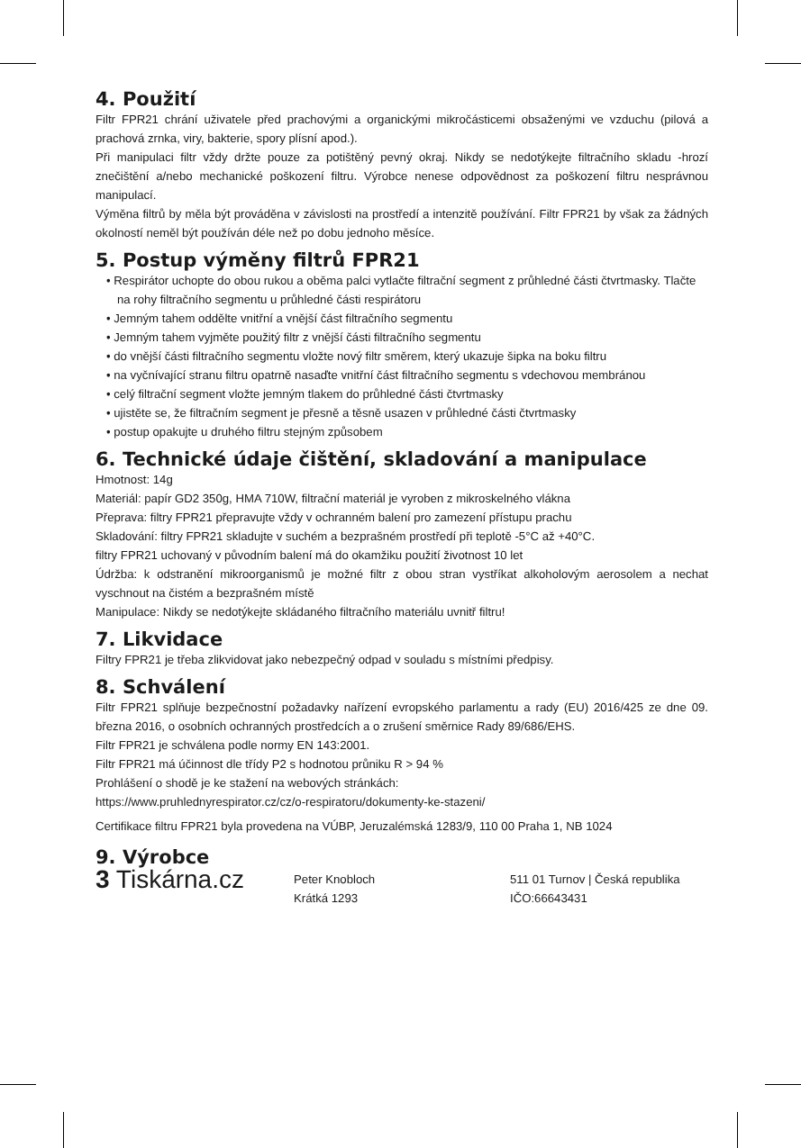4. Použití
Filtr FPR21 chrání uživatele před prachovými a organickými mikročásticemi obsaženými ve vzduchu (pilová a prachová zrnka, viry, bakterie, spory plísní apod.).
Při manipulaci filtr vždy držte pouze za potištěný pevný okraj. Nikdy se nedotýkejte filtračního skladu -hrozí znečištění a/nebo mechanické poškození filtru. Výrobce nenese odpovědnost za poškození filtru nesprávnou manipulací.
Výměna filtrů by měla být prováděna v závislosti na prostředí a intenzitě používání. Filtr FPR21 by však za žádných okolností neměl být používán déle než po dobu jednoho měsíce.
5. Postup výměny filtrů FPR21
• Respirátor uchopte do obou rukou a oběma palci vytlačte filtrační segment z průhledné části čtvrtmasky. Tlačte na rohy filtračního segmentu u průhledné části respirátoru
• Jemným tahem oddělte vnitřní a vnější část filtračního segmentu
• Jemným tahem vyjměte použitý filtr z vnější části filtračního segmentu
• do vnější části filtračního segmentu vložte nový filtr směrem, který ukazuje šipka na boku filtru
• na vyčnívající stranu filtru opatrně nasaďte vnitřní část filtračního segmentu s vdechovou membránou
• celý filtrační segment vložte jemným tlakem do průhledné části čtvrtmasky
• ujistěte se, že filtračním segment je přesně a těsně usazen v průhledné části čtvrtmasky
• postup opakujte u druhého filtru stejným způsobem
6. Technické údaje čištění, skladování a manipulace
Hmotnost: 14g
Materiál: papír GD2 350g, HMA 710W, filtrační materiál je vyroben z mikroskelného vlákna
Přeprava: filtry FPR21 přepravujte vždy v ochranném balení pro zamezení přístupu prachu
Skladování: filtry FPR21 skladujte v suchém a bezprašném prostředí při teplotě -5°C až +40°C.
filtry FPR21 uchovaný v původním balení má do okamžiku použití životnost 10 let
Údržba: k odstranění mikroorganismů je možné filtr z obou stran vystříkat alkoholovým aerosolem a nechat vyschnout na čistém a bezprašném místě
Manipulace: Nikdy se nedotýkejte skládaného filtračního materiálu uvnitř filtru!
7. Likvidace
Filtry FPR21 je třeba zlikvidovat jako nebezpečný odpad v souladu s místními předpisy.
8. Schválení
Filtr FPR21 splňuje bezpečnostní požadavky nařízení evropského parlamentu a rady (EU) 2016/425 ze dne 09. března 2016, o osobních ochranných prostředcích a o zrušení směrnice Rady 89/686/EHS.
Filtr FPR21 je schválena podle normy EN 143:2001.
Filtr FPR21 má účinnost dle třídy P2 s hodnotou průniku R > 94 %
Prohlášení o shodě je ke stažení na webových stránkách:
https://www.pruhlednyrespirator.cz/cz/o-respiratoru/dokumenty-ke-stazeni/
Certifikace filtru FPR21 byla provedena na VÚBP, Jeruzalémská 1283/9, 110 00 Praha 1, NB 1024
9. Výrobce
3 Tiskárna.cz
Peter Knobloch
Krátká 1293
511 01 Turnov | Česká republika
IČO:66643431